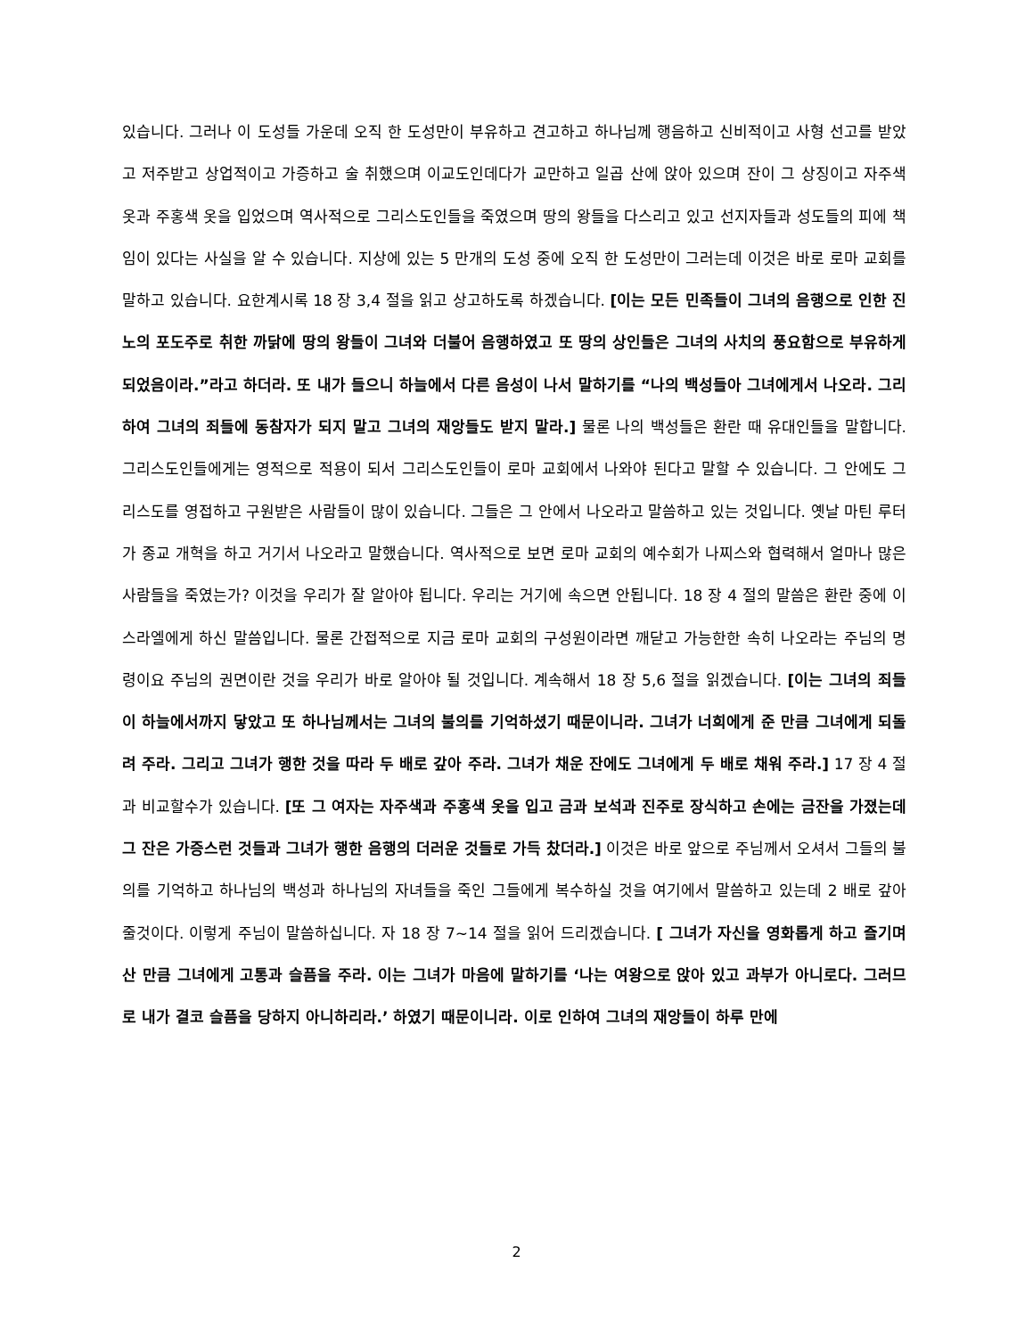있습니다. 그러나 이 도성들 가운데 오직 한 도성만이 부유하고 견고하고 하나님께 행음하고 신비적이고 사형 선고를 받았고 저주받고 상업적이고 가증하고 술 취했으며 이교도인데다가 교만하고 일곱 산에 앉아 있으며 잔이 그 상징이고 자주색 옷과 주홍색 옷을 입었으며 역사적으로 그리스도인들을 죽였으며 땅의 왕들을 다스리고 있고 선지자들과 성도들의 피에 책임이 있다는 사실을 알 수 있습니다. 지상에 있는 5 만개의 도성 중에 오직 한 도성만이 그러는데 이것은 바로 로마 교회를 말하고 있습니다. 요한계시록 18 장 3,4 절을 읽고 상고하도록 하겠습니다. [이는 모든 민족들이 그녀의 음행으로 인한 진노의 포도주로 취한 까닭에 땅의 왕들이 그녀와 더불어 음행하였고 또 땅의 상인들은 그녀의 사치의 풍요함으로 부유하게 되었음이라.”라고 하더라. 또 내가 들으니 하늘에서 다른 음성이 나서 말하기를 “나의 백성들아 그녀에게서 나오라. 그리하여 그녀의 죄들에 동참자가 되지 말고 그녀의 재앙들도 받지 말라.] 물론 나의 백성들은 환란 때 유대인들을 말합니다. 그리스도인들에게는 영적으로 적용이 되서 그리스도인들이 로마 교회에서 나와야 된다고 말할 수 있습니다. 그 안에도 그리스도를 영접하고 구원받은 사람들이 많이 있습니다. 그들은 그 안에서 나오라고 말씀하고 있는 것입니다. 옛날 마틴 루터가 종교 개혁을 하고 거기서 나오라고 말했습니다. 역사적으로 보면 로마 교회의 예수회가 나찌스와 협력해서 얼마나 많은 사람들을 죽였는가? 이것을 우리가 잘 알아야 됩니다. 우리는 거기에 속으면 안됩니다. 18 장 4 절의 말씀은 환란 중에 이스라엘에게 하신 말씀입니다. 물론 간접적으로 지금 로마 교회의 구성원이라면 깨닫고 가능한한 속히 나오라는 주님의 명령이요 주님의 권면이란 것을 우리가 바로 알아야 될 것입니다. 계속해서 18 장 5,6 절을 읽겠습니다. [이는 그녀의 죄들이 하늘에서까지 닿았고 또 하나님께서는 그녀의 불의를 기억하셨기 때문이니라. 그녀가 너희에게 준 만큼 그녀에게 되돌려 주라. 그리고 그녀가 행한 것을 따라 두 배로 갚아 주라. 그녀가 채운 잔에도 그녀에게 두 배로 채워 주라.] 17 장 4 절과 비교할수가 있습니다. [또 그 여자는 자주색과 주홍색 옷을 입고 금과 보석과 진주로 장식하고 손에는 금잔을 가졌는데 그 잔은 가증스런 것들과 그녀가 행한 음행의 더러운 것들로 가득 찼더라.] 이것은 바로 앞으로 주님께서 오셔서 그들의 불의를 기억하고 하나님의 백성과 하나님의 자녀들을 죽인 그들에게 복수하실 것을 여기에서 말씀하고 있는데 2 배로 갚아 줄것이다. 이렇게 주님이 말씀하십니다. 자 18 장 7~14 절을 읽어 드리겠습니다. [ 그녀가 자신을 영화롭게 하고 즐기며 산 만큼 그녀에게 고통과 슬픔을 주라. 이는 그녀가 마음에 말하기를 ‘나는 여왕으로 앉아 있고 과부가 아니로다. 그러므로 내가 결코 슬픔을 당하지 아니하리라.’ 하였기 때문이니라. 이로 인하여 그녀의 재앙들이 하루 만에
2